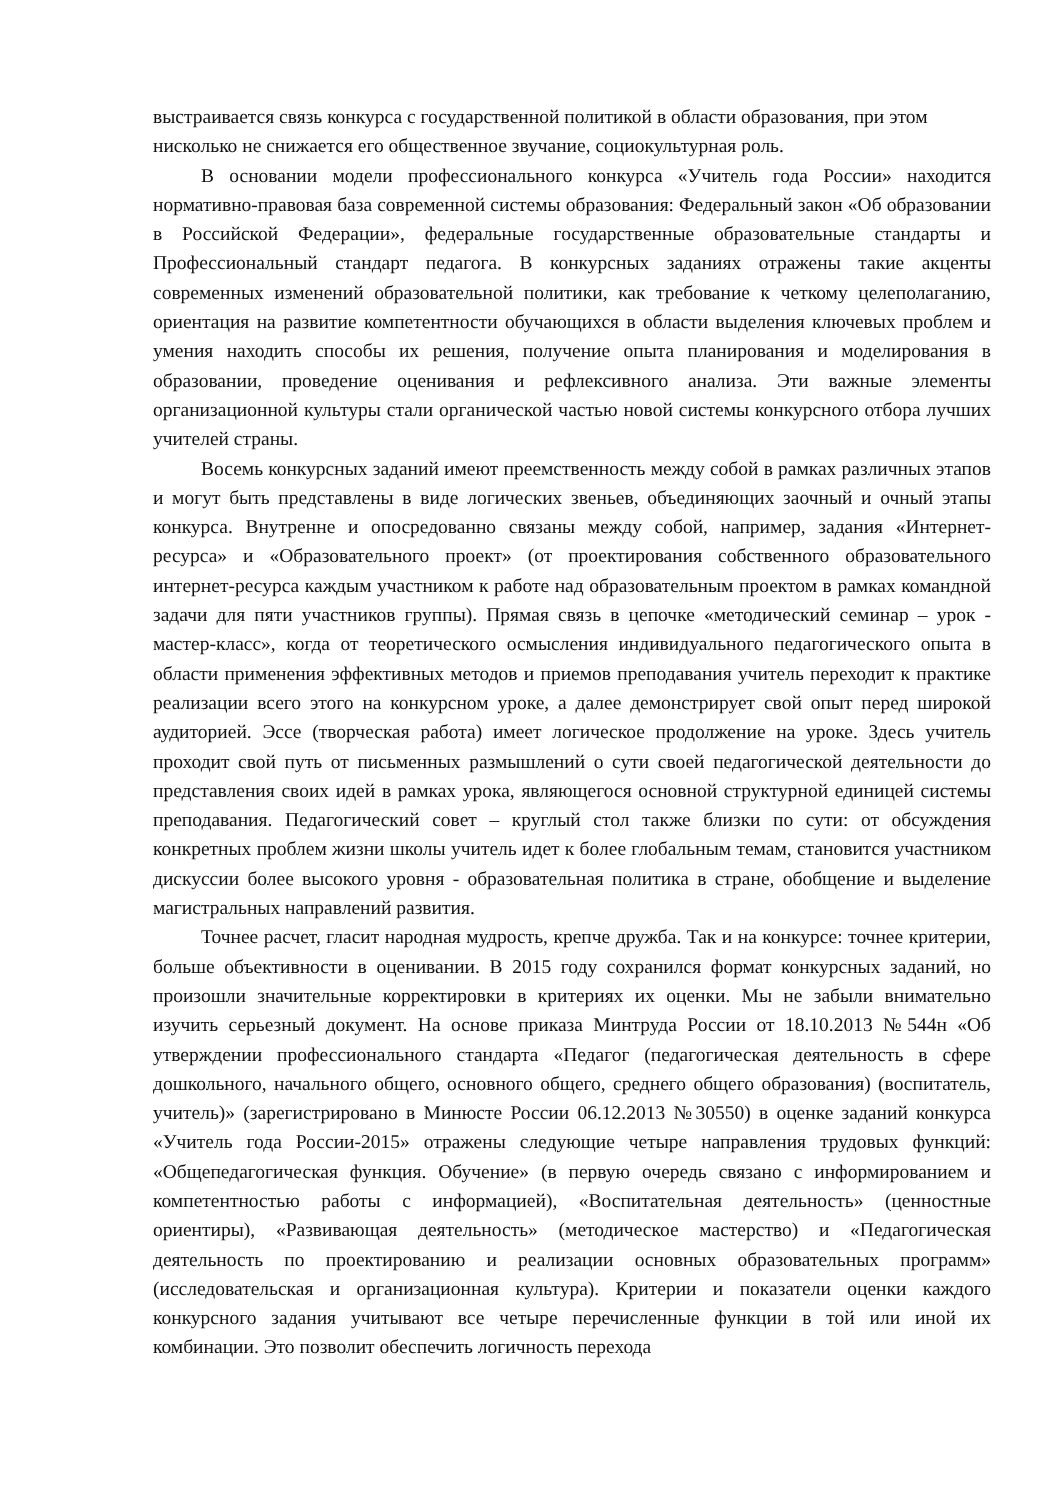выстраивается связь конкурса с государственной политикой в области образования, при этом нисколько не снижается его общественное звучание, социокультурная роль.
В основании модели профессионального конкурса «Учитель года России» находится нормативно-правовая база современной системы образования: Федеральный закон «Об образовании в Российской Федерации», федеральные государственные образовательные стандарты и Профессиональный стандарт педагога. В конкурсных заданиях отражены такие акценты современных изменений образовательной политики, как требование к четкому целеполаганию, ориентация на развитие компетентности обучающихся в области выделения ключевых проблем и умения находить способы их решения, получение опыта планирования и моделирования в образовании, проведение оценивания и рефлексивного анализа. Эти важные элементы организационной культуры стали органической частью новой системы конкурсного отбора лучших учителей страны.
Восемь конкурсных заданий имеют преемственность между собой в рамках различных этапов и могут быть представлены в виде логических звеньев, объединяющих заочный и очный этапы конкурса. Внутренне и опосредованно связаны между собой, например, задания «Интернет-ресурса» и «Образовательного проект» (от проектирования собственного образовательного интернет-ресурса каждым участником к работе над образовательным проектом в рамках командной задачи для пяти участников группы). Прямая связь в цепочке «методический семинар – урок - мастер-класс», когда от теоретического осмысления индивидуального педагогического опыта в области применения эффективных методов и приемов преподавания учитель переходит к практике реализации всего этого на конкурсном уроке, а далее демонстрирует свой опыт перед широкой аудиторией. Эссе (творческая работа) имеет логическое продолжение на уроке. Здесь учитель проходит свой путь от письменных размышлений о сути своей педагогической деятельности до представления своих идей в рамках урока, являющегося основной структурной единицей системы преподавания. Педагогический совет – круглый стол также близки по сути: от обсуждения конкретных проблем жизни школы учитель идет к более глобальным темам, становится участником дискуссии более высокого уровня - образовательная политика в стране, обобщение и выделение магистральных направлений развития.
Точнее расчет, гласит народная мудрость, крепче дружба. Так и на конкурсе: точнее критерии, больше объективности в оценивании. В 2015 году сохранился формат конкурсных заданий, но произошли значительные корректировки в критериях их оценки. Мы не забыли внимательно изучить серьезный документ. На основе приказа Минтруда России от 18.10.2013 №544н «Об утверждении профессионального стандарта «Педагог (педагогическая деятельность в сфере дошкольного, начального общего, основного общего, среднего общего образования) (воспитатель, учитель)» (зарегистрировано в Минюсте России 06.12.2013 №30550) в оценке заданий конкурса «Учитель года России-2015» отражены следующие четыре направления трудовых функций: «Общепедагогическая функция. Обучение» (в первую очередь связано с информированием и компетентностью работы с информацией), «Воспитательная деятельность» (ценностные ориентиры), «Развивающая деятельность» (методическое мастерство) и «Педагогическая деятельность по проектированию и реализации основных образовательных программ» (исследовательская и организационная культура). Критерии и показатели оценки каждого конкурсного задания учитывают все четыре перечисленные функции в той или иной их комбинации. Это позволит обеспечить логичность перехода